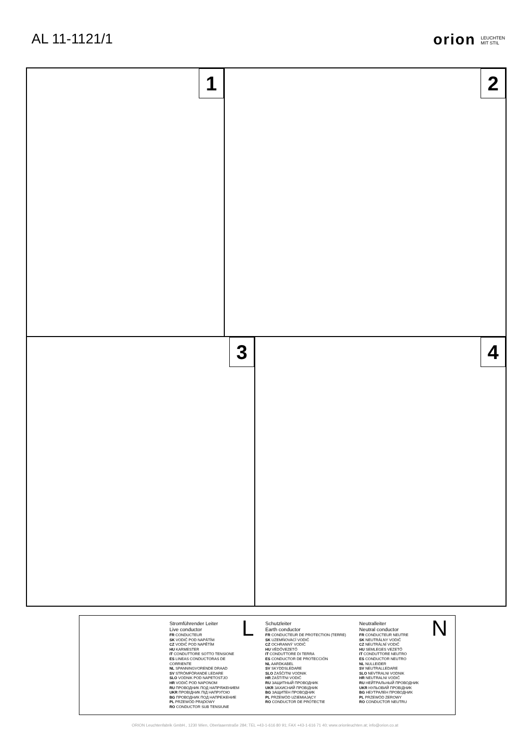AL 11-1121/1 orion LEUCHTEN
MIT STIL
1 2
3 4
Stromführender Leiter
Live conductor
FR CONDUCTEUR
SK VODIČ POD NAPÄTÍM
CZ VODIČ POD NAPĚTÍM
HU KARMESTER
IT CONDUTTORE SOTTO TENSIONE
ES LINEAS CONDUCTORAS DE CORRIENTE
NL SPANNINGVORENDE DRAAD
SV STRÖMFÖRANDE LEDARE
SLO VODNIK POD NAPETOSTJO
HR VODIČ POD NAPONOM
RU ПРОВОДНИК ПОД НАПРЯЖЕНИЕМ
UKR ПРОВІДНИК ПІД НАПРУГОЮ
BG ПРОВОДНИК ПОД НАПРЕЖЕНИЕ
PL PRZEWÓD PRĄDOWY
RO CONDUCTOR SUB TENSIUNE
L
Schutzleiter
Earth conductor
FR CONDUCTEUR DE PROTECTION (TERRE)
SK UZEMŇOVACÍ VODIČ
CZ OCHRANNÝ VODIČ
HU VÉDŐVEZETŐ
IT CONDUTTORE DI TERRA
ES CONDUCTOR DE PROTECCIÓN
NL AARDKABEL
SV SKYDDSLEDARE
SLO ZAŠČITNI VODNIK
HR ZAŠTITNI VODIČ
RU ЗАЩИТНЫЙ ПРОВОДНИК
UKR ЗАХИСНИЙ ПРОВІДНИК
BG ЗАЩИТЕН ПРОВОДНИК
PL PRZEWÓD UZIEMIAJĄCY
RO CONDUCTOR DE PROTECTIE
Neutralleiter
Neutral conductor
FR CONDUCTEUR NEUTRE
SK NEUTRÁLNY VODIČ
CZ NEUTRÁLNÍ VODIČ
HU SEMLEGES VEZETŐ
IT CONDUTTORE NEUTRO
ES CONDUCTOR NEUTRO
NL NULLEIDER
SV NEUTRALLEDARE
SLO NEVTRALNI VODNIK
HR NEUTRALNI VODIČ
RU НЕЙТРАЛЬНЫЙ ПРОВОДНИК
UKR НУЛЬОВИЙ ПРОВІДНИК
BG НЕУТРАЛЕН ПРОВОДНИК
PL PRZEWÓD ZEROWY
RO CONDUCTOR NEUTRU
N
ORION Leuchtenfabrik GmbH., 1230 Wien, Oberlaaerstraße 284; TEL +43-1-616 80 91; FAX +43-1-616 71 40; www.orionleuchten.at; info@orion.co.at